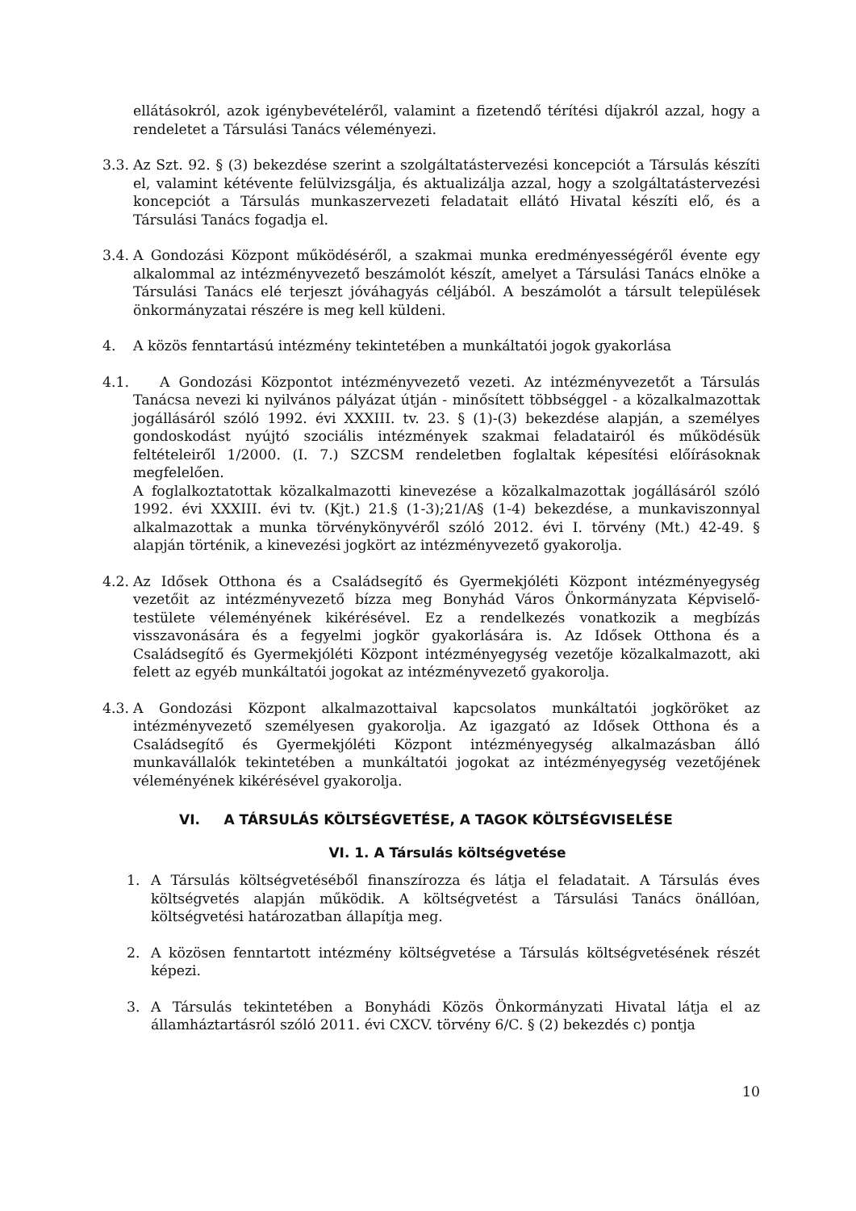ellátásokról, azok igénybevételéről, valamint a fizetendő térítési díjakról azzal, hogy a rendeletet a Társulási Tanács véleményezi.
3.3.
Az Szt. 92. § (3) bekezdése szerint a szolgáltatástervezési koncepciót a Társulás készíti el, valamint kétévente felülvizsgálja, és aktualizálja azzal, hogy a szolgáltatástervezési koncepciót a Társulás munkaszervezeti feladatait ellátó Hivatal készíti elő, és a Társulási Tanács fogadja el.
3.4.
A Gondozási Központ működéséről, a szakmai munka eredményességéről évente egy alkalommal az intézményvezető beszámolót készít, amelyet a Társulási Tanács elnöke a Társulási Tanács elé terjeszt jóváhagyás céljából. A beszámolót a társult települések önkormányzatai részére is meg kell küldeni.
4. A közös fenntartású intézmény tekintetében a munkáltatói jogok gyakorlása
4.1.
A Gondozási Központot intézményvezető vezeti. Az intézményvezetőt a Társulás Tanácsa nevezi ki nyilvános pályázat útján - minősített többséggel - a közalkalmazottak jogállásáról szóló 1992. évi XXXIII. tv. 23. § (1)-(3) bekezdése alapján, a személyes gondoskodást nyújtó szociális intézmények szakmai feladatairól és működésük feltételeiről 1/2000. (I. 7.) SZCSM rendeletben foglaltak képesítési előírásoknak megfelelően.
A foglalkoztatottak közalkalmazotti kinevezése a közalkalmazottak jogállásáról szóló 1992. évi XXXIII. évi tv. (Kjt.) 21.§ (1-3);21/A§ (1-4) bekezdése, a munkaviszonnyal alkalmazottak a munka törvénykönyvéről szóló 2012. évi I. törvény (Mt.) 42-49. § alapján történik, a kinevezési jogkört az intézményvezető gyakorolja.
4.2.
Az Idősek Otthona és a Családsegítő és Gyermekjóléti Központ intézményegység vezetőit az intézményvezető bízza meg Bonyhád Város Önkormányzata Képviselő-testülete véleményének kikérésével. Ez a rendelkezés vonatkozik a megbízás visszavonására és a fegyelmi jogkör gyakorlására is. Az Idősek Otthona és a Családsegítő és Gyermekjóléti Központ intézményegység vezetője közalkalmazott, aki felett az egyéb munkáltatói jogokat az intézményvezető gyakorolja.
4.3.
A Gondozási Központ alkalmazottaival kapcsolatos munkáltatói jogköröket az intézményvezető személyesen gyakorolja. Az igazgató az Idősek Otthona és a Családsegítő és Gyermekjóléti Központ intézményegység alkalmazásban álló munkavállalók tekintetében a munkáltatói jogokat az intézményegység vezetőjének véleményének kikérésével gyakorolja.
VI. A TÁRSULÁS KÖLTSÉGVETÉSE, A TAGOK KÖLTSÉGVISELÉSE
VI. 1. A Társulás költségvetése
1. A Társulás költségvetéséből finanszírozza és látja el feladatait. A Társulás éves költségvetés alapján működik. A költségvetést a Társulási Tanács önállóan, költségvetési határozatban állapítja meg.
2. A közösen fenntartott intézmény költségvetése a Társulás költségvetésének részét képezi.
3. A Társulás tekintetében a Bonyhádi Közös Önkormányzati Hivatal látja el az államháztartásról szóló 2011. évi CXCV. törvény 6/C. § (2) bekezdés c) pontja
10